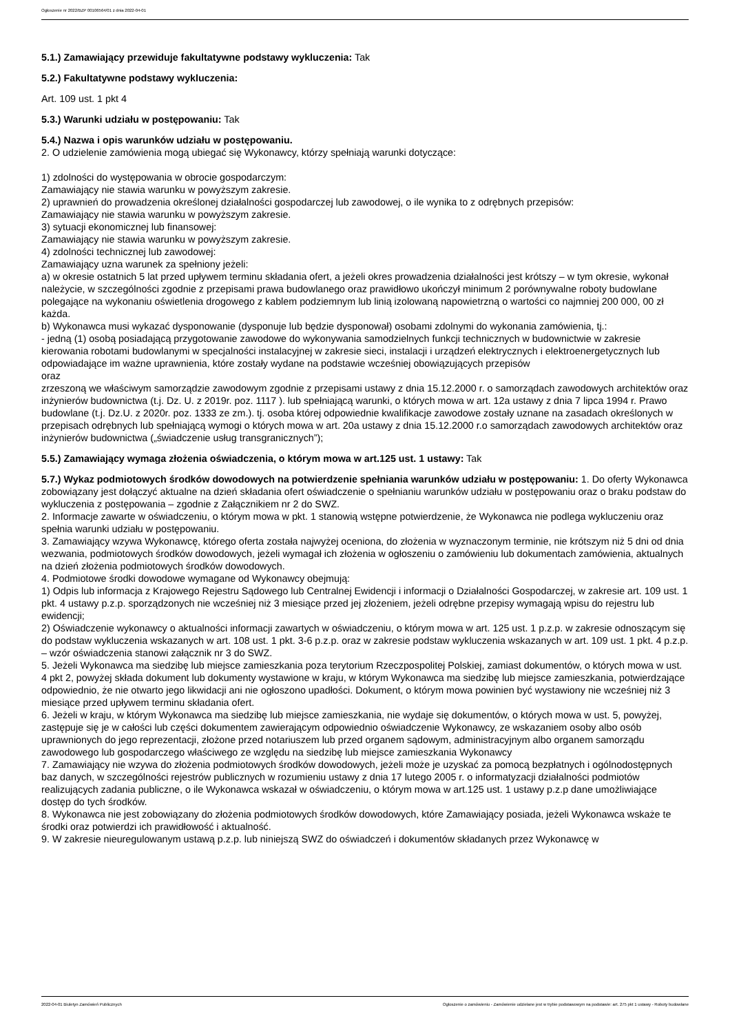Ogłoszenie nr 2022/BZP 00106564/01 z dnia 2022-04-01
5.1.) Zamawiający przewiduje fakultatywne podstawy wykluczenia: Tak
5.2.) Fakultatywne podstawy wykluczenia:
Art. 109 ust. 1 pkt 4
5.3.) Warunki udziału w postępowaniu: Tak
5.4.) Nazwa i opis warunków udziału w postępowaniu.
2. O udzielenie zamówienia mogą ubiegać się Wykonawcy, którzy spełniają warunki dotyczące:
1) zdolności do występowania w obrocie gospodarczym:
Zamawiający nie stawia warunku w powyższym zakresie.
2) uprawnień do prowadzenia określonej działalności gospodarczej lub zawodowej, o ile wynika to z odrębnych przepisów:
Zamawiający nie stawia warunku w powyższym zakresie.
3) sytuacji ekonomicznej lub finansowej:
Zamawiający nie stawia warunku w powyższym zakresie.
4) zdolności technicznej lub zawodowej:
Zamawiający uzna warunek za spełniony jeżeli:
a) w okresie ostatnich 5 lat przed upływem terminu składania ofert, a jeżeli okres prowadzenia działalności jest krótszy – w tym okresie, wykonał należycie, w szczególności zgodnie z przepisami prawa budowlanego oraz prawidłowo ukończył minimum 2 porównywalne roboty budowlane polegające na wykonaniu oświetlenia drogowego z kablem podziemnym lub linią izolowaną napowietrzną o wartości co najmniej 200 000, 00 zł każda.
b) Wykonawca musi wykazać dysponowanie (dysponuje lub będzie dysponował) osobami zdolnymi do wykonania zamówienia, tj.:
- jedną (1) osobą posiadającą przygotowanie zawodowe do wykonywania samodzielnych funkcji technicznych w budownictwie w zakresie kierowania robotami budowlanymi w specjalności instalacyjnej w zakresie sieci, instalacji i urządzeń elektrycznych i elektroenergetycznych lub odpowiadające im ważne uprawnienia, które zostały wydane na podstawie wcześniej obowiązujących przepisów
oraz
zrzeszoną we właściwym samorządzie zawodowym zgodnie z przepisami ustawy z dnia 15.12.2000 r. o samorządach zawodowych architektów oraz inżynierów budownictwa (t.j. Dz. U. z 2019r. poz. 1117 ). lub spełniającą warunki, o których mowa w art. 12a ustawy z dnia 7 lipca 1994 r. Prawo budowlane (t.j. Dz.U. z 2020r. poz. 1333 ze zm.). tj. osoba której odpowiednie kwalifikacje zawodowe zostały uznane na zasadach określonych w przepisach odrębnych lub spełniającą wymogi o których mowa w art. 20a ustawy z dnia 15.12.2000 r.o samorządach zawodowych architektów oraz inżynierów budownictwa („świadczenie usług transgranicznych”);
5.5.) Zamawiający wymaga złożenia oświadczenia, o którym mowa w art.125 ust. 1 ustawy: Tak
5.7.) Wykaz podmiotowych środków dowodowych na potwierdzenie spełniania warunków udziału w postępowaniu: 1. Do oferty Wykonawca zobowiązany jest dołączyć aktualne na dzień składania ofert oświadczenie o spełnianiu warunków udziału w postępowaniu oraz o braku podstaw do wykluczenia z postępowania – zgodnie z Załącznikiem nr 2 do SWZ.
2. Informacje zawarte w oświadczeniu, o którym mowa w pkt. 1 stanowią wstępne potwierdzenie, że Wykonawca nie podlega wykluczeniu oraz spełnia warunki udziału w postępowaniu.
3. Zamawiający wzywa Wykonawcę, którego oferta została najwyżej oceniona, do złożenia w wyznaczonym terminie, nie krótszym niż 5 dni od dnia wezwania, podmiotowych środków dowodowych, jeżeli wymagał ich złożenia w ogłoszeniu o zamówieniu lub dokumentach zamówienia, aktualnych na dzień złożenia podmiotowych środków dowodowych.
4. Podmiotowe środki dowodowe wymagane od Wykonawcy obejmują:
1) Odpis lub informacja z Krajowego Rejestru Sądowego lub Centralnej Ewidencji i informacji o Działalności Gospodarczej, w zakresie art. 109 ust. 1 pkt. 4 ustawy p.z.p. sporządzonych nie wcześniej niż 3 miesiące przed jej złożeniem, jeżeli odrębne przepisy wymagają wpisu do rejestru lub ewidencji;
2) Oświadczenie wykonawcy o aktualności informacji zawartych w oświadczeniu, o którym mowa w art. 125 ust. 1 p.z.p. w zakresie odnoszącym się do podstaw wykluczenia wskazanych w art. 108 ust. 1 pkt. 3-6 p.z.p. oraz w zakresie podstaw wykluczenia wskazanych w art. 109 ust. 1 pkt. 4 p.z.p. – wzór oświadczenia stanowi załącznik nr 3 do SWZ.
5. Jeżeli Wykonawca ma siedzibę lub miejsce zamieszkania poza terytorium Rzeczpospolitej Polskiej, zamiast dokumentów, o których mowa w ust. 4 pkt 2, powyżej składa dokument lub dokumenty wystawione w kraju, w którym Wykonawca ma siedzibę lub miejsce zamieszkania, potwierdzające odpowiednio, że nie otwarto jego likwidacji ani nie ogłoszono upadłości. Dokument, o którym mowa powinien być wystawiony nie wcześniej niż 3 miesiące przed upływem terminu składania ofert.
6. Jeżeli w kraju, w którym Wykonawca ma siedzibę lub miejsce zamieszkania, nie wydaje się dokumentów, o których mowa w ust. 5, powyżej, zastępuje się je w całości lub części dokumentem zawierającym odpowiednio oświadczenie Wykonawcy, ze wskazaniem osoby albo osób uprawnionych do jego reprezentacji, złożone przed notariuszem lub przed organem sądowym, administracyjnym albo organem samorządu zawodowego lub gospodarczego właściwego ze względu na siedzibę lub miejsce zamieszkania Wykonawcy
7. Zamawiający nie wzywa do złożenia podmiotowych środków dowodowych, jeżeli może je uzyskać za pomocą bezpłatnych i ogólnodostępnych baz danych, w szczególności rejestrów publicznych w rozumieniu ustawy z dnia 17 lutego 2005 r. o informatyzacji działalności podmiotów realizujących zadania publiczne, o ile Wykonawca wskazał w oświadczeniu, o którym mowa w art.125 ust. 1 ustawy p.z.p dane umożliwiające dostęp do tych środków.
8. Wykonawca nie jest zobowiązany do złożenia podmiotowych środków dowodowych, które Zamawiający posiada, jeżeli Wykonawca wskaże te środki oraz potwierdzi ich prawidłowość i aktualność.
9. W zakresie nieuregulowanym ustawą p.z.p. lub niniejszą SWZ do oświadczeń i dokumentów składanych przez Wykonawcę w
2022-04-01 Biuletyn Zamówień Publicznych Ogłoszenie o zamówieniu - Zamówienie udzielane jest w trybie podstawowym na podstawie: art. 275 pkt 1 ustawy - Roboty budowlane